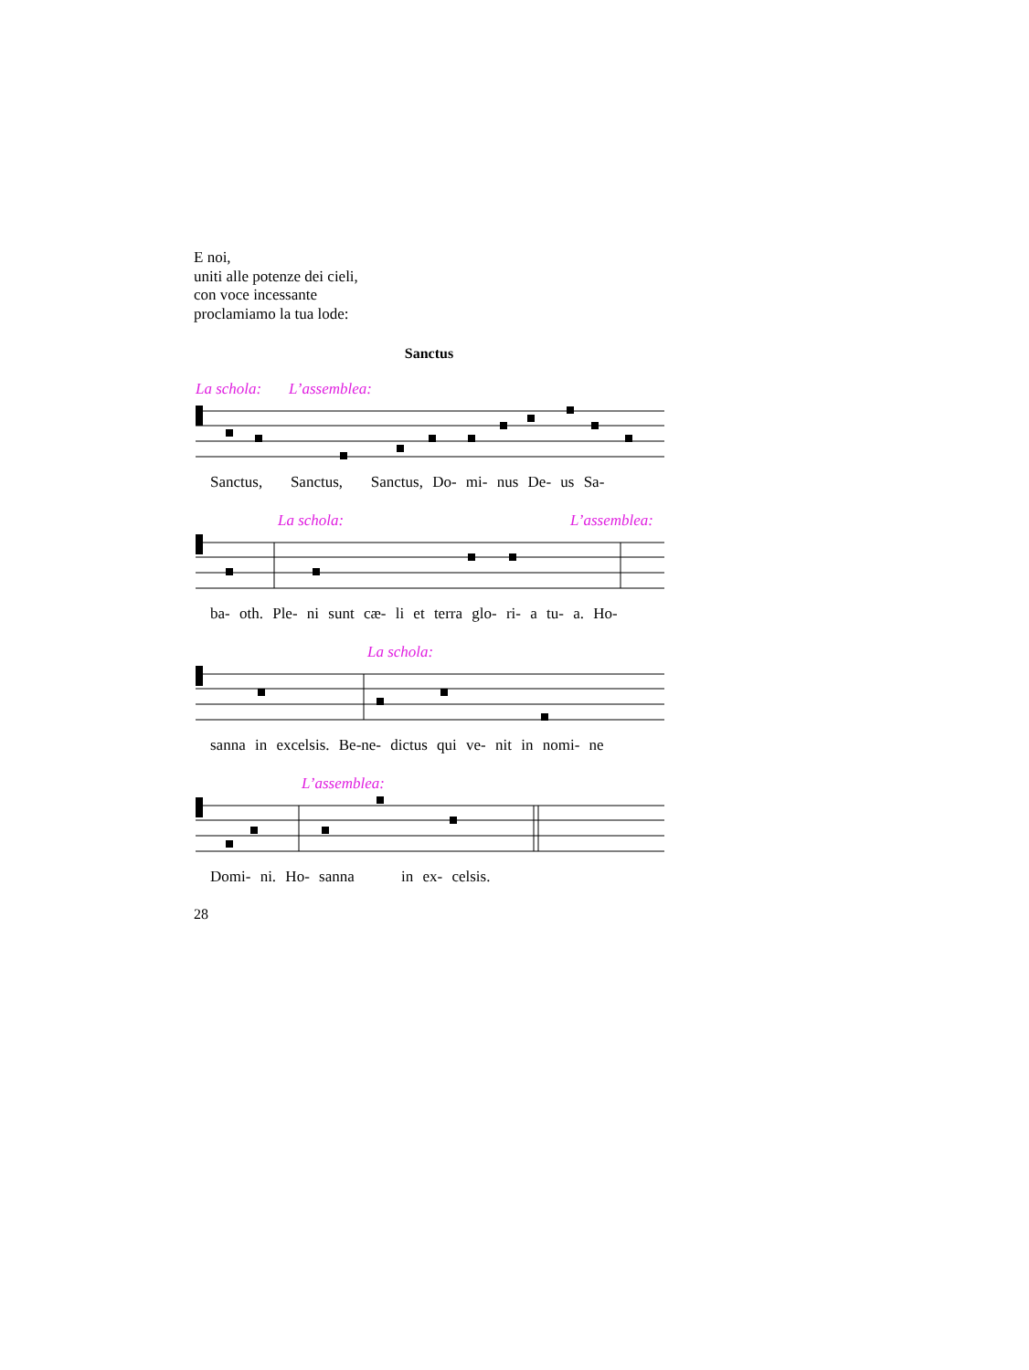E noi,
uniti alle potenze dei cieli,
con voce incessante
proclamiamo la tua lode:
Sanctus
La schola: L’assemblea:
Sanctus, Sanctus, Sanctus, Do- mi- nus De- us Sa-
La schola: L’assemblea:
ba- oth. Ple- ni sunt cæ- li et terra glo- ri- a tu- a. Ho-
La schola:
sanna in excelsis. Be-ne- dictus qui ve- nit in nomi- ne
L’assemblea:
Domi- ni. Ho- sanna in ex- celsis.
28